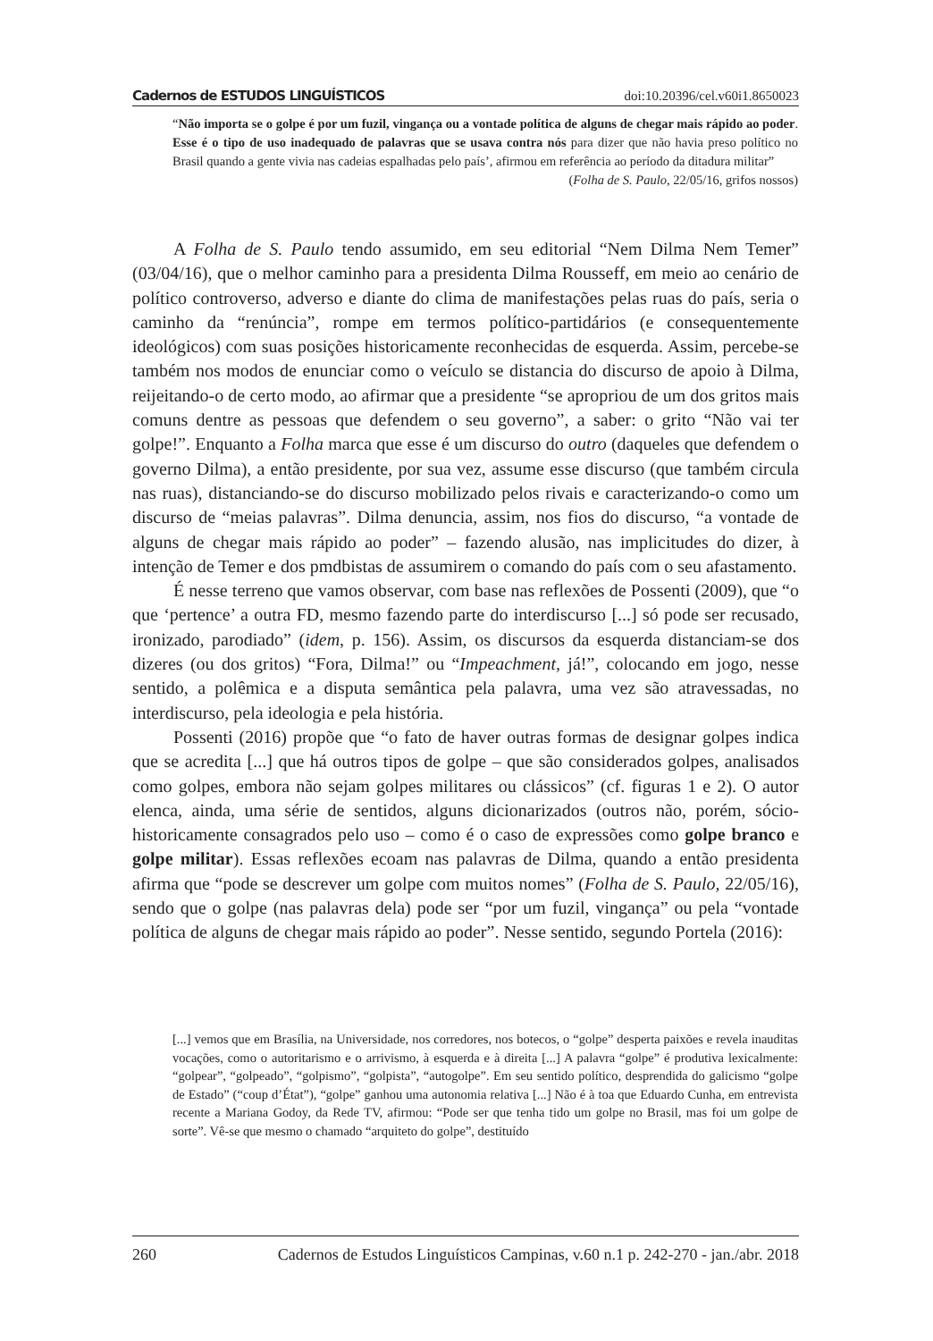Cadernos de ESTUDOS LINGUÍSTICOS doi:10.20396/cel.v60i1.8650023
“Não importa se o golpe é por um fuzil, vingança ou a vontade política de alguns de chegar mais rápido ao poder. Esse é o tipo de uso inadequado de palavras que se usava contra nós para dizer que não havia preso político no Brasil quando a gente vivia nas cadeias espalhadas pelo país’, afirmou em referência ao período da ditadura militar”
(Folha de S. Paulo, 22/05/16, grifos nossos)
A Folha de S. Paulo tendo assumido, em seu editorial “Nem Dilma Nem Temer” (03/04/16), que o melhor caminho para a presidenta Dilma Rousseff, em meio ao cenário de político controverso, adverso e diante do clima de manifestações pelas ruas do país, seria o caminho da “renúncia”, rompe em termos político-partidários (e consequentemente ideológicos) com suas posições historicamente reconhecidas de esquerda. Assim, percebe-se também nos modos de enunciar como o veículo se distancia do discurso de apoio à Dilma, reijeitando-o de certo modo, ao afirmar que a presidente “se apropriou de um dos gritos mais comuns dentre as pessoas que defendem o seu governo”, a saber: o grito “Não vai ter golpe!”. Enquanto a Folha marca que esse é um discurso do outro (daqueles que defendem o governo Dilma), a então presidente, por sua vez, assume esse discurso (que também circula nas ruas), distanciando-se do discurso mobilizado pelos rivais e caracterizando-o como um discurso de “meias palavras”. Dilma denuncia, assim, nos fios do discurso, “a vontade de alguns de chegar mais rápido ao poder” – fazendo alusão, nas implicitudes do dizer, à intenção de Temer e dos pmdbistas de assumirem o comando do país com o seu afastamento.
É nesse terreno que vamos observar, com base nas reflexões de Possenti (2009), que “o que ‘pertence’ a outra FD, mesmo fazendo parte do interdiscurso [...] só pode ser recusado, ironizado, parodiado” (idem, p. 156). Assim, os discursos da esquerda distanciam-se dos dizeres (ou dos gritos) “Fora, Dilma!” ou “Impeachment, já!”, colocando em jogo, nesse sentido, a polêmica e a disputa semântica pela palavra, uma vez são atravessadas, no interdiscurso, pela ideologia e pela história.
Possenti (2016) propõe que “o fato de haver outras formas de designar golpes indica que se acredita [...] que há outros tipos de golpe – que são considerados golpes, analisados como golpes, embora não sejam golpes militares ou clássicos” (cf. figuras 1 e 2). O autor elenca, ainda, uma série de sentidos, alguns dicionarizados (outros não, porém, sócio-historicamente consagrados pelo uso – como é o caso de expressões como golpe branco e golpe militar). Essas reflexões ecoam nas palavras de Dilma, quando a então presidenta afirma que “pode se descrever um golpe com muitos nomes” (Folha de S. Paulo, 22/05/16), sendo que o golpe (nas palavras dela) pode ser “por um fuzil, vingança” ou pela “vontade política de alguns de chegar mais rápido ao poder”. Nesse sentido, segundo Portela (2016):
[...] vemos que em Brasília, na Universidade, nos corredores, nos botecos, o “golpe” desperta paixões e revela inauditas vocações, como o autoritarismo e o arrivismo, à esquerda e à direita [...] A palavra “golpe” é produtiva lexicalmente: “golpear”, “golpeado”, “golpismo”, “golpista”, “autogolpe”. Em seu sentido político, desprendida do galicismo “golpe de Estado” (“coup d’État”), “golpe” ganhou uma autonomia relativa [...] Não é à toa que Eduardo Cunha, em entrevista recente a Mariana Godoy, da Rede TV, afirmou: “Pode ser que tenha tido um golpe no Brasil, mas foi um golpe de sorte”. Vê-se que mesmo o chamado “arquiteto do golpe”, destituído
260 Cadernos de Estudos Linguísticos Campinas, v.60 n.1 p. 242-270 - jan./abr. 2018